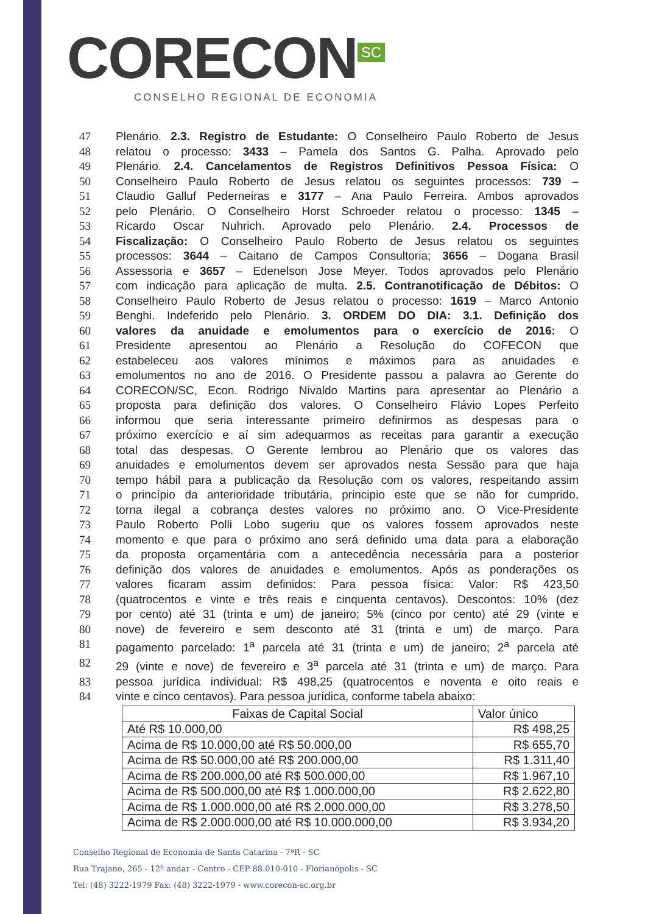CORECON SC
CONSELHO REGIONAL DE ECONOMIA
47 Plenário. 2.3. Registro de Estudante: O Conselheiro Paulo Roberto de Jesus
48 relatou o processo: 3433 – Pamela dos Santos G. Palha. Aprovado pelo
49 Plenário. 2.4. Cancelamentos de Registros Definitivos Pessoa Física: O
50 Conselheiro Paulo Roberto de Jesus relatou os seguintes processos: 739 –
51 Claudio Galluf Pederneiras e 3177 – Ana Paulo Ferreira. Ambos aprovados
52 pelo Plenário. O Conselheiro Horst Schroeder relatou o processo: 1345 –
53 Ricardo Oscar Nuhrich. Aprovado pelo Plenário. 2.4. Processos de
54 Fiscalização: O Conselheiro Paulo Roberto de Jesus relatou os seguintes
55 processos: 3644 – Caitano de Campos Consultoria; 3656 – Dogana Brasil
56 Assessoria e 3657 – Edenelson Jose Meyer. Todos aprovados pelo Plenário
57 com indicação para aplicação de multa. 2.5. Contranotificação de Débitos: O
58 Conselheiro Paulo Roberto de Jesus relatou o processo: 1619 – Marco Antonio
59 Benghi. Indeferido pelo Plenário. 3. ORDEM DO DIA: 3.1. Definição dos
60 valores da anuidade e emolumentos para o exercício de 2016: O
61 Presidente apresentou ao Plenário a Resolução do COFECON que
62 estabeleceu aos valores mínimos e máximos para as anuidades e
63 emolumentos no ano de 2016. O Presidente passou a palavra ao Gerente do
64 CORECON/SC, Econ. Rodrigo Nivaldo Martins para apresentar ao Plenário a
65 proposta para definição dos valores. O Conselheiro Flávio Lopes Perfeito
66 informou que seria interessante primeiro definirmos as despesas para o
67 próximo exercício e aí sim adequarmos as receitas para garantir a execução
68 total das despesas. O Gerente lembrou ao Plenário que os valores das
69 anuidades e emolumentos devem ser aprovados nesta Sessão para que haja
70 tempo hábil para a publicação da Resolução com os valores, respeitando assim
71 o princípio da anterioridade tributária, principio este que se não for cumprido,
72 torna ilegal a cobrança destes valores no próximo ano. O Vice-Presidente
73 Paulo Roberto Polli Lobo sugeriu que os valores fossem aprovados neste
74 momento e que para o próximo ano será definido uma data para a elaboração
75 da proposta orçamentária com a antecedência necessária para a posterior
76 definição dos valores de anuidades e emolumentos. Após as ponderações os
77 valores ficaram assim definidos: Para pessoa física: Valor: R$ 423,50
78 (quatrocentos e vinte e três reais e cinquenta centavos). Descontos: 10% (dez
79 por cento) até 31 (trinta e um) de janeiro; 5% (cinco por cento) até 29 (vinte e
80 nove) de fevereiro e sem desconto até 31 (trinta e um) de março. Para
81 pagamento parcelado: 1<sup>a</sup> parcela até 31 (trinta e um) de janeiro; 2<sup>a</sup> parcela até
82 29 (vinte e nove) de fevereiro e 3<sup>a</sup> parcela até 31 (trinta e um) de março. Para
83 pessoa jurídica individual: R$ 498,25 (quatrocentos e noventa e oito reais e
84 vinte e cinco centavos). Para pessoa jurídica, conforme tabela abaixo:
| Faixas de Capital Social | Valor único |
| --- | --- |
| Até R$ 10.000,00 | R$ 498,25 |
| Acima de R$ 10.000,00 até R$ 50.000,00 | R$ 655,70 |
| Acima de R$ 50.000,00 até R$ 200.000,00 | R$ 1.311,40 |
| Acima de R$ 200.000,00 até R$ 500.000,00 | R$ 1.967,10 |
| Acima de R$ 500.000,00 até R$ 1.000.000,00 | R$ 2.622,80 |
| Acima de R$ 1.000.000,00 até R$ 2.000.000,00 | R$ 3.278,50 |
| Acima de R$ 2.000.000,00 até R$ 10.000.000,00 | R$ 3.934,20 |
Conselho Regional de Economia de Santa Catarina - 7ªR - SC
Rua Trajano, 265 - 12º andar - Centro - CEP 88.010-010 - Florianópolis - SC
Tel: (48) 3222-1979 Fax: (48) 3222-1979 - www.corecon-sc.org.br